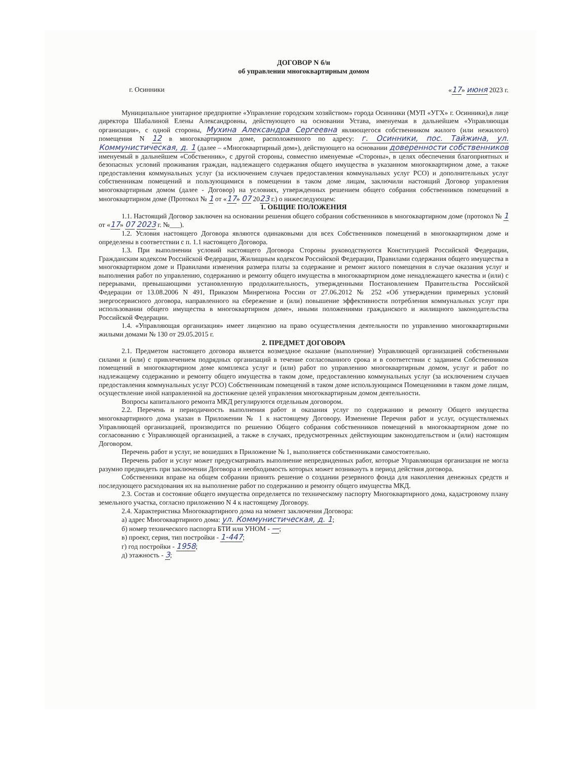ДОГОВОР N б/н
об управлении многоквартирным домом
г. Осинники «17» июня 2023 г.
Муниципальное унитарное предприятие «Управление городским хозяйством» города Осинники (МУП «УГХ» г. Осинники),в лице директора Шабалиной Елены Александровны, действующего на основании Устава, именуемая в дальнейшем «Управляющая организация», с одной стороны, Мухина Александра Сергеевна являющегося собственником жилого (или нежилого) помещения N 12 в многоквартирном доме, расположенного по адресу: г. Осинники, пос. Тайжина, ул. Коммунистическая, д. 1 (далее – «Многоквартирный дом»), действующего на основании доверенности собственников именуемый в дальнейшем «Собственник», с другой стороны, совместно именуемые «Стороны», в целях обеспечения благоприятных и безопасных условий проживания граждан, надлежащего содержания общего имущества в указанном многоквартирном доме, а также предоставления коммунальных услуг (за исключением случаев предоставления коммунальных услуг РСО) и дополнительных услуг собственникам помещений и пользующимися в помещении в таком доме лицам, заключили настоящий Договор управления многоквартирным домом (далее - Договор) на условиях, утвержденных решением общего собрания собственников помещений в многоквартирном доме (Протокол № 1 от «17» 07 2023 г.) о нижеследующем:
1. ОБЩИЕ ПОЛОЖЕНИЯ
1.1. Настоящий Договор заключен на основании решения общего собрания собственников в многоквартирном доме (протокол № 1 от «17» 07 2023 г. №___).
1.2. Условия настоящего Договора являются одинаковыми для всех Собственников помещений в многоквартирном доме и определены в соответствии с п. 1.1 настоящего Договора.
1.3. При выполнении условий настоящего Договора Стороны руководствуются Конституцией Российской Федерации, Гражданским кодексом Российской Федерации, Жилищным кодексом Российской Федерации, Правилами содержания общего имущества в многоквартирном доме и Правилами изменения размера платы за содержание и ремонт жилого помещения в случае оказания услуг и выполнения работ по управлению, содержанию и ремонту общего имущества в многоквартирном доме ненадлежащего качества и (или) с перерывами, превышающими установленную продолжительность, утвержденными Постановлением Правительства Российской Федерации от 13.08.2006 N 491, Приказом Минрегиона России от 27.06.2012 № 252 «Об утверждении примерных условий энергосервисного договора, направленного на сбережение и (или) повышение эффективности потребления коммунальных услуг при использовании общего имущества в многоквартирном доме», иными положениями гражданского и жилищного законодательства Российской Федерации.
1.4. «Управляющая организация» имеет лицензию на право осуществления деятельности по управлению многоквартирными жилыми домами № 130 от 29.05.2015 г.
2. ПРЕДМЕТ ДОГОВОРА
2.1. Предметом настоящего договора является возмездное оказание (выполнение) Управляющей организацией собственными силами и (или) с привлечением подрядных организаций в течение согласованного срока и в соответствии с заданием Собственников помещений в многоквартирном доме комплекса услуг и (или) работ по управлению многоквартирным домом, услуг и работ по надлежащему содержанию и ремонту общего имущества в таком доме, предоставлению коммунальных услуг (за исключением случаев предоставления коммунальных услуг РСО) Собственникам помещений в таком доме использующимся Помещениями в таком доме лицам, осуществление иной направленной на достижение целей управления многоквартирным домом деятельности.
Вопросы капитального ремонта МКД регулируются отдельным договором.
2.2. Перечень и периодичность выполнения работ и оказания услуг по содержанию и ремонту Общего имущества многоквартирного дома указан в Приложении № 1 к настоящему Договору. Изменение Перечня работ и услуг, осуществляемых Управляющей организацией, производится по решению Общего собрания собственников помещений в многоквартирном доме по согласованию с Управляющей организацией, а также в случаях, предусмотренных действующим законодательством и (или) настоящим Договором.
Перечень работ и услуг, не вошедших в Приложение № 1, выполняется собственниками самостоятельно.
Перечень работ и услуг может предусматривать выполнение непредвиденных работ, которые Управляющая организация не могла разумно предвидеть при заключении Договора и необходимость которых может возникнуть в период действия договора.
Собственники вправе на общем собрании принять решение о создании резервного фонда для накопления денежных средств и последующего расходования их на выполнение работ по содержанию и ремонту общего имущества МКД.
2.3. Состав и состояние общего имущества определяется по техническому паспорту Многоквартирного дома, кадастровому плану земельного участка, согласно приложению N 4 к настоящему Договору.
2.4. Характеристика Многоквартирного дома на момент заключения Договора:
а) адрес Многоквартирного дома: ул. Коммунистическая, д. 1;
б) номер технического паспорта БТИ или УНОМ - —;
в) проект, серия, тип постройки - 1-447;
г) год постройки - 1958;
д) этажность - 3;